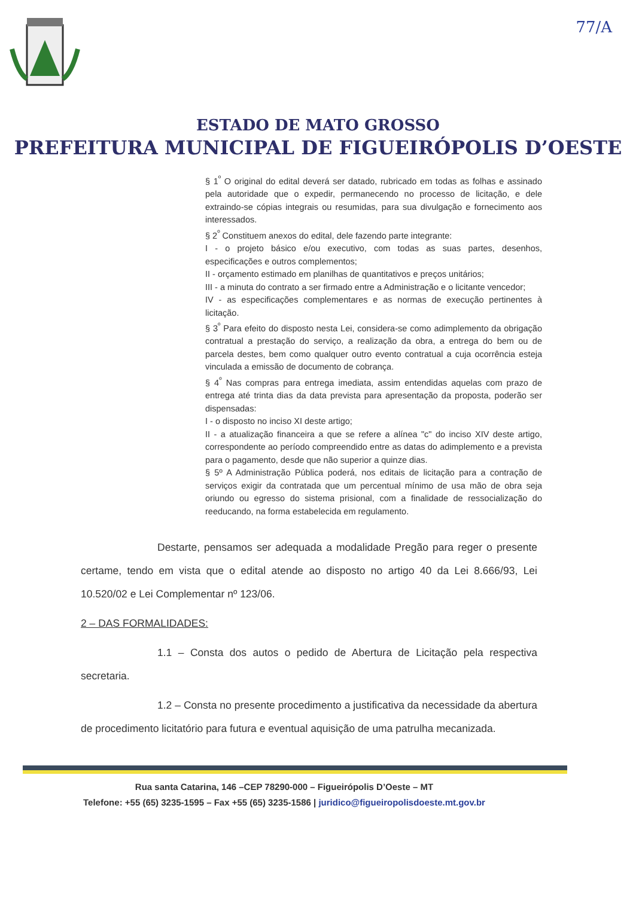77/A
ESTADO DE MATO GROSSO
PREFEITURA MUNICIPAL DE FIGUEIRÓPOLIS D’OESTE
§ 1<sup>º</sup> O original do edital deverá ser datado, rubricado em todas as folhas e assinado pela autoridade que o expedir, permanecendo no processo de licitação, e dele extraindo-se cópias integrais ou resumidas, para sua divulgação e fornecimento aos interessados.
§ 2<sup>º</sup> Constituem anexos do edital, dele fazendo parte integrante:
I - o projeto básico e/ou executivo, com todas as suas partes, desenhos, especificações e outros complementos;
II - orçamento estimado em planilhas de quantitativos e preços unitários;
III - a minuta do contrato a ser firmado entre a Administração e o licitante vencedor;
IV - as especificações complementares e as normas de execução pertinentes à licitação.
§ 3<sup>º</sup> Para efeito do disposto nesta Lei, considera-se como adimplemento da obrigação contratual a prestação do serviço, a realização da obra, a entrega do bem ou de parcela destes, bem como qualquer outro evento contratual a cuja ocorrência esteja vinculada a emissão de documento de cobrança.
§ 4<sup>º</sup> Nas compras para entrega imediata, assim entendidas aquelas com prazo de entrega até trinta dias da data prevista para apresentação da proposta, poderão ser dispensadas:
I - o disposto no inciso XI deste artigo;
II - a atualização financeira a que se refere a alínea "c" do inciso XIV deste artigo, correspondente ao período compreendido entre as datas do adimplemento e a prevista para o pagamento, desde que não superior a quinze dias.
§ 5º A Administração Pública poderá, nos editais de licitação para a contração de serviços exigir da contratada que um percentual mínimo de usa mão de obra seja oriundo ou egresso do sistema prisional, com a finalidade de ressocialização do reeducando, na forma estabelecida em regulamento.
Destarte, pensamos ser adequada a modalidade Pregão para reger o presente certame, tendo em vista que o edital atende ao disposto no artigo 40 da Lei 8.666/93, Lei 10.520/02 e Lei Complementar nº 123/06.
2 – DAS FORMALIDADES:
1.1 – Consta dos autos o pedido de Abertura de Licitação pela respectiva secretaria.
1.2 – Consta no presente procedimento a justificativa da necessidade da abertura de procedimento licitatório para futura e eventual aquisição de uma patrulha mecanizada.
Rua santa Catarina, 146 –CEP 78290-000 – Figueirópolis D’Oeste – MT
Telefone: +55 (65) 3235-1595 – Fax +55 (65) 3235-1586 | juridico@figueiropolisdoeste.mt.gov.br